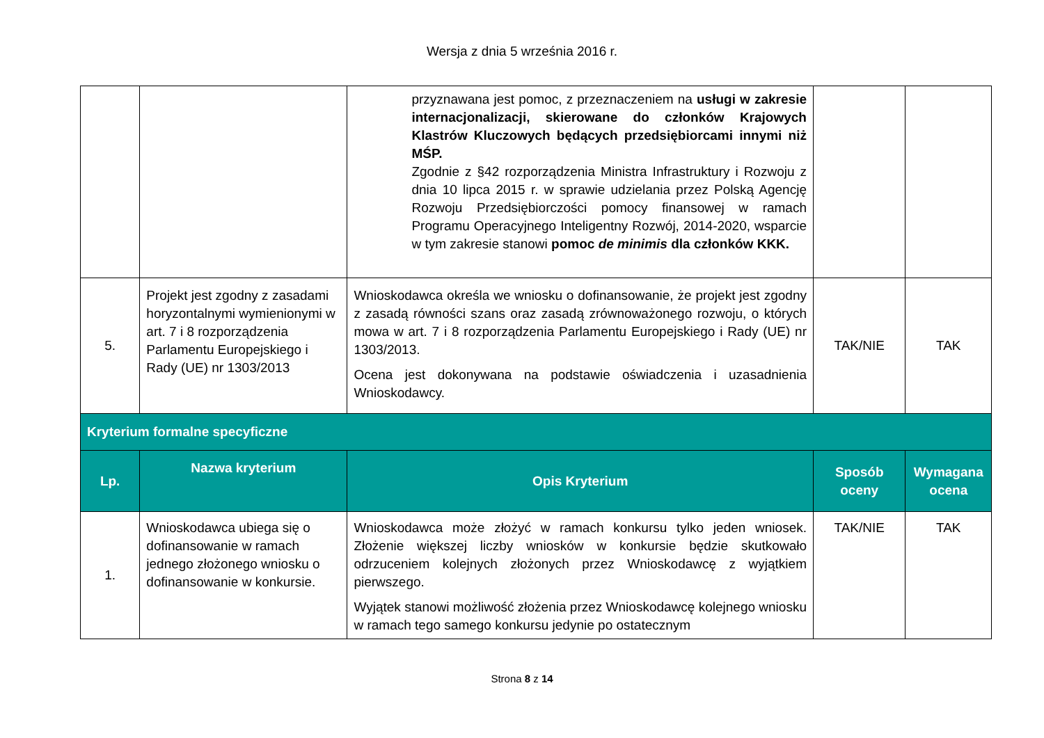Wersja z dnia 5 września 2016 r.
| | | przyznawana jest pomoc, z przeznaczeniem na usługi w zakresie internacjonalizacji, skierowane do członków Krajowych Klastrów Kluczowych będących przedsiębiorcami innymi niż MŚP. Zgodnie z §42 rozporządzenia Ministra Infrastruktury i Rozwoju z dnia 10 lipca 2015 r. w sprawie udzielania przez Polską Agencję Rozwoju Przedsiębiorczości pomocy finansowej w ramach Programu Operacyjnego Inteligentny Rozwój, 2014-2020, wsparcie w tym zakresie stanowi pomoc de minimis dla członków KKK. | | |
| 5. | Projekt jest zgodny z zasadami horyzontalnymi wymienionymi w art. 7 i 8 rozporządzenia Parlamentu Europejskiego i Rady (UE) nr 1303/2013 | Wnioskodawca określa we wniosku o dofinansowanie, że projekt jest zgodny z zasadą równości szans oraz zasadą zrównoważonego rozwoju, o których mowa w art. 7 i 8 rozporządzenia Parlamentu Europejskiego i Rady (UE) nr 1303/2013. Ocena jest dokonywana na podstawie oświadczenia i uzasadnienia Wnioskodawcy. | TAK/NIE | TAK |
| Kryterium formalne specyficzne | | | | |
| Lp. | Nazwa kryterium | Opis Kryterium | Sposób oceny | Wymagana ocena |
| 1. | Wnioskodawca ubiega się o dofinansowanie w ramach jednego złożonego wniosku o dofinansowanie w konkursie. | Wnioskodawca może złożyć w ramach konkursu tylko jeden wniosek. Złożenie większej liczby wniosków w konkursie będzie skutkowało odrzuceniem kolejnych złożonych przez Wnioskodawcę z wyjątkiem pierwszego. Wyjątek stanowi możliwość złożenia przez Wnioskodawcę kolejnego wniosku w ramach tego samego konkursu jedynie po ostatecznym | TAK/NIE | TAK |
Strona 8 z 14